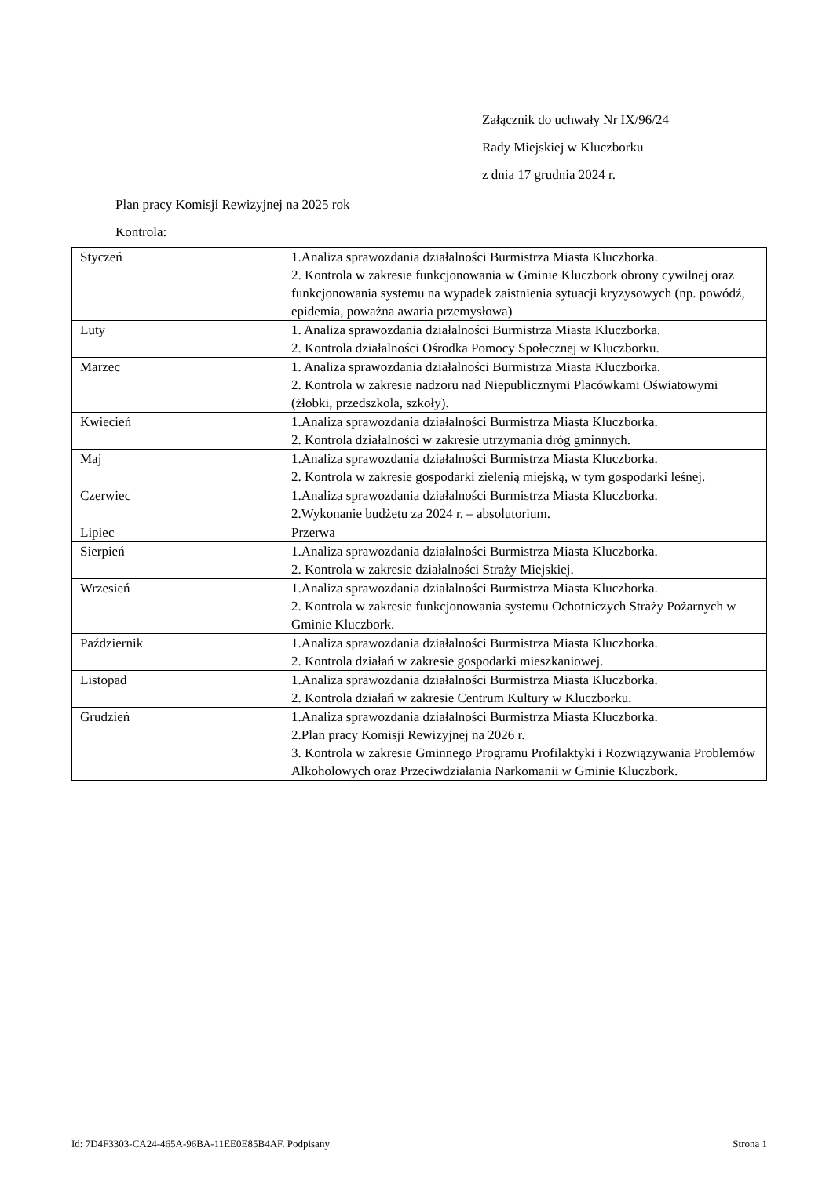Załącznik do uchwały Nr IX/96/24
Rady Miejskiej w Kluczborku
z dnia 17 grudnia 2024 r.
Plan pracy Komisji Rewizyjnej na 2025 rok
Kontrola:
| Styczeń | 1.Analiza sprawozdania działalności Burmistrza Miasta Kluczborka. 2. Kontrola w zakresie funkcjonowania w Gminie Kluczbork obrony cywilnej oraz funkcjonowania systemu na wypadek zaistnienia sytuacji kryzysowych (np. powódź, epidemia, poważna awaria przemysłowa) |
| Luty | 1. Analiza sprawozdania działalności Burmistrza Miasta Kluczborka. 2. Kontrola działalności Ośrodka Pomocy Społecznej w Kluczborku. |
| Marzec | 1. Analiza sprawozdania działalności Burmistrza Miasta Kluczborka. 2. Kontrola w zakresie nadzoru nad Niepublicznymi Placówkami Oświatowymi (żłobki, przedszkola, szkoły). |
| Kwiecień | 1.Analiza sprawozdania działalności Burmistrza Miasta Kluczborka. 2. Kontrola działalności w zakresie utrzymania dróg gminnych. |
| Maj | 1.Analiza sprawozdania działalności Burmistrza Miasta Kluczborka. 2. Kontrola w zakresie gospodarki zielenią miejską, w tym gospodarki leśnej. |
| Czerwiec | 1.Analiza sprawozdania działalności Burmistrza Miasta Kluczborka. 2.Wykonanie budżetu za 2024 r. – absolutorium. |
| Lipiec | Przerwa |
| Sierpień | 1.Analiza sprawozdania działalności Burmistrza Miasta Kluczborka. 2. Kontrola w zakresie działalności Straży Miejskiej. |
| Wrzesień | 1.Analiza sprawozdania działalności Burmistrza Miasta Kluczborka. 2. Kontrola w zakresie funkcjonowania systemu Ochotniczych Straży Pożarnych w Gminie Kluczbork. |
| Październik | 1.Analiza sprawozdania działalności Burmistrza Miasta Kluczborka. 2. Kontrola działań w zakresie gospodarki mieszkaniowej. |
| Listopad | 1.Analiza sprawozdania działalności Burmistrza Miasta Kluczborka. 2. Kontrola działań w zakresie Centrum Kultury w Kluczborku. |
| Grudzień | 1.Analiza sprawozdania działalności Burmistrza Miasta Kluczborka. 2.Plan pracy Komisji Rewizyjnej na 2026 r. 3. Kontrola w zakresie Gminnego Programu Profilaktyki i Rozwiązywania Problemów Alkoholowych oraz Przeciwdziałania Narkomanii w Gminie Kluczbork. |
Id: 7D4F3303-CA24-465A-96BA-11EE0E85B4AF. Podpisany Strona 1